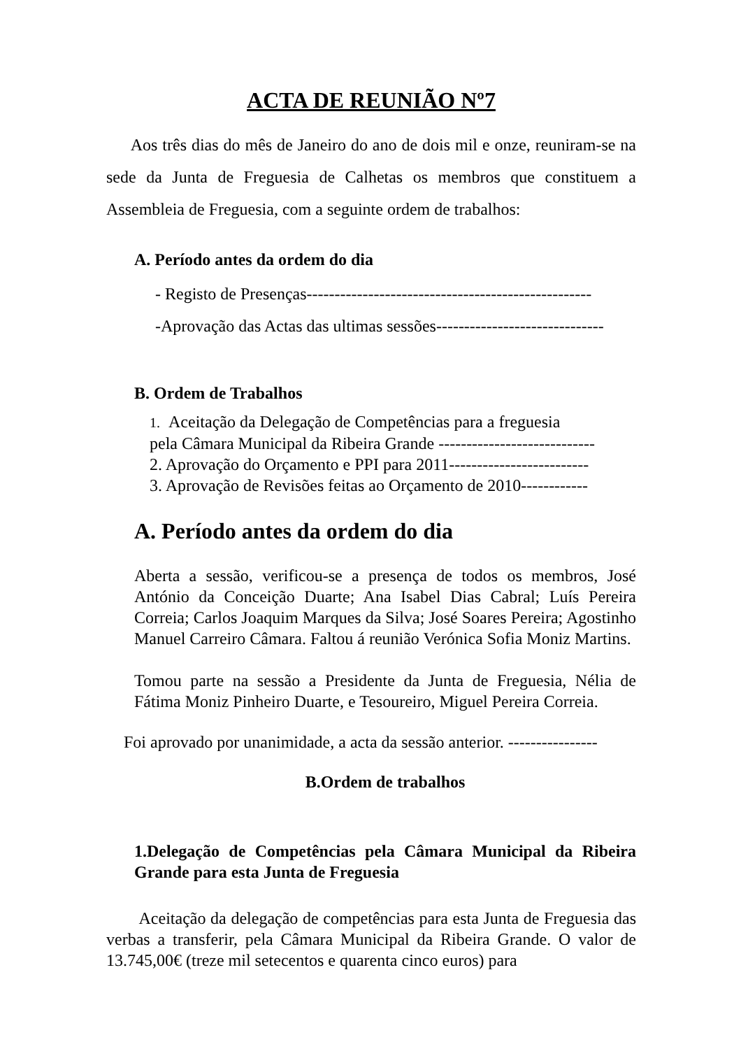ACTA DE REUNIÃO Nº7
Aos três dias do mês de Janeiro do ano de dois mil e onze, reuniram-se na sede da Junta de Freguesia de Calhetas os membros que constituem a Assembleia de Freguesia, com a seguinte ordem de trabalhos:
A. Período antes da ordem do dia
- Registo de Presenças---------------------------------------------------
-Aprovação das Actas das ultimas sessões------------------------------
B. Ordem de Trabalhos
1. Aceitação da Delegação de Competências para a freguesia
pela Câmara Municipal da Ribeira Grande ----------------------------
2. Aprovação do Orçamento e PPI para 2011-------------------------
3. Aprovação de Revisões feitas ao Orçamento de 2010------------
A. Período antes da ordem do dia
Aberta a sessão, verificou-se a presença de todos os membros, José António da Conceição Duarte; Ana Isabel Dias Cabral; Luís Pereira Correia; Carlos Joaquim Marques da Silva; José Soares Pereira; Agostinho Manuel Carreiro Câmara. Faltou á reunião Verónica Sofia Moniz Martins.
Tomou parte na sessão a Presidente da Junta de Freguesia, Nélia de Fátima Moniz Pinheiro Duarte, e Tesoureiro, Miguel Pereira Correia.
Foi aprovado por unanimidade, a acta da sessão anterior. ----------------
B.Ordem de trabalhos
1.Delegação de Competências pela Câmara Municipal da Ribeira Grande para esta Junta de Freguesia
Aceitação da delegação de competências para esta Junta de Freguesia das verbas a transferir, pela Câmara Municipal da Ribeira Grande. O valor de 13.745,00€ (treze mil setecentos e quarenta cinco euros) para